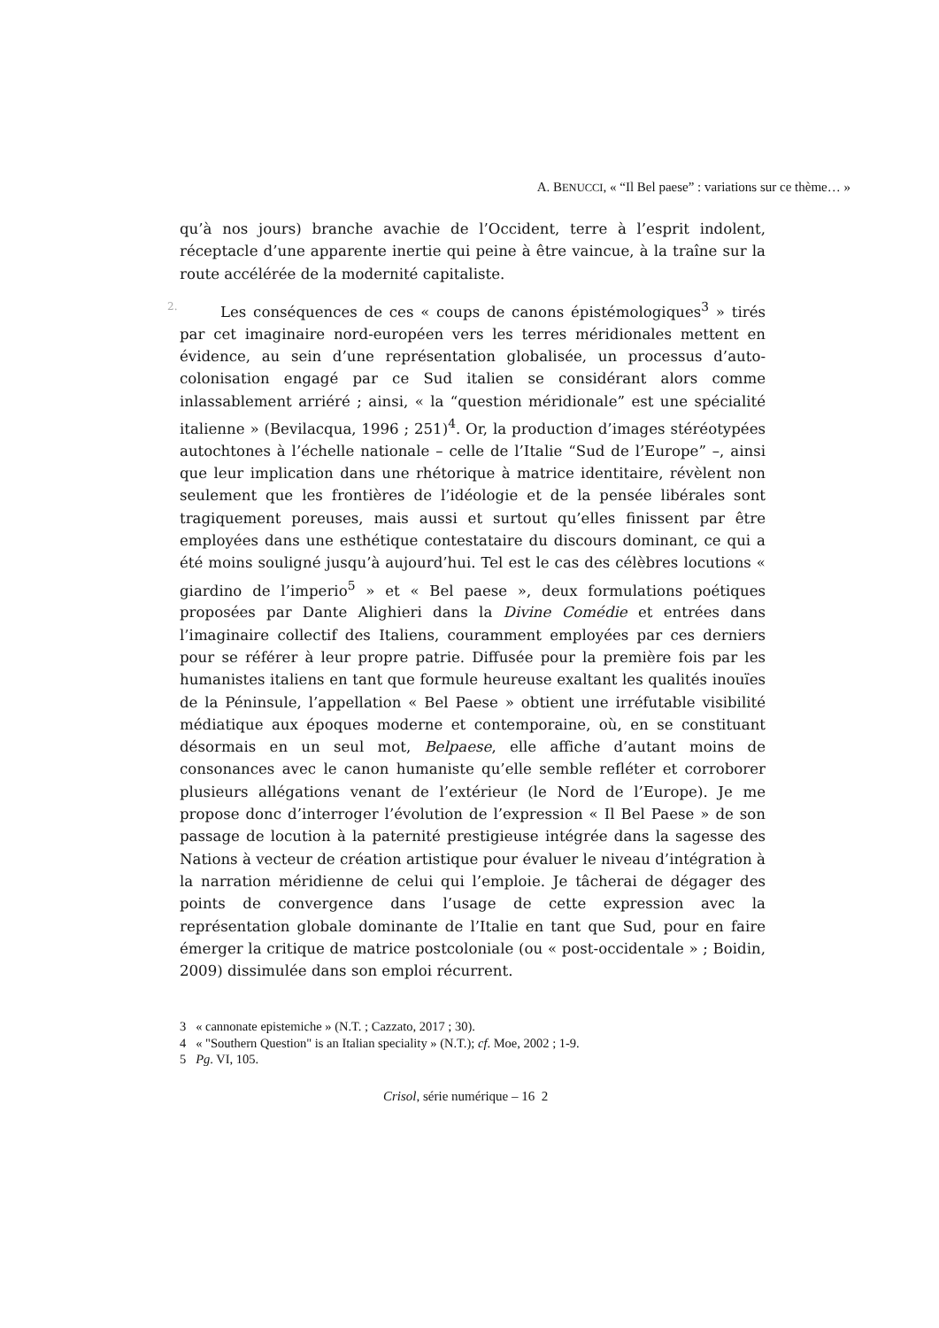A. BENUCCI, « “Il Bel paese” : variations sur ce thème… »
qu’à nos jours) branche avachie de l’Occident, terre à l’esprit indolent, réceptacle d’une apparente inertie qui peine à être vaincue, à la traîne sur la route accélérée de la modernité capitaliste.
2. Les conséquences de ces « coups de canons épistémologiques<sup>3</sup> » tirés par cet imaginaire nord-européen vers les terres méridionales mettent en évidence, au sein d’une représentation globalisée, un processus d’auto-colonisation engagé par ce Sud italien se considérant alors comme inlassablement arriéré ; ainsi, « la “question méridionale” est une spécialité italienne » (Bevilacqua, 1996 ; 251)<sup>4</sup>. Or, la production d’images stéréotypées autochtones à l’échelle nationale – celle de l’Italie “Sud de l’Europe” –, ainsi que leur implication dans une rhétorique à matrice identitaire, révèlent non seulement que les frontières de l’idéologie et de la pensée libérales sont tragiquement poreuses, mais aussi et surtout qu’elles finissent par être employées dans une esthétique contestataire du discours dominant, ce qui a été moins souligné jusqu’à aujourd’hui. Tel est le cas des célèbres locutions « giardino de l’imperio<sup>5</sup> » et « Bel paese », deux formulations poétiques proposées par Dante Alighieri dans la Divine Comédie et entrées dans l’imaginaire collectif des Italiens, couramment employées par ces derniers pour se référer à leur propre patrie. Diffusée pour la première fois par les humanistes italiens en tant que formule heureuse exaltant les qualités inouïes de la Péninsule, l’appellation « Bel Paese » obtient une irréfutable visibilité médiatique aux époques moderne et contemporaine, où, en se constituant désormais en un seul mot, Belpaese, elle affiche d’autant moins de consonances avec le canon humaniste qu’elle semble refléter et corroborer plusieurs allégations venant de l’extérieur (le Nord de l’Europe). Je me propose donc d’interroger l’évolution de l’expression « Il Bel Paese » de son passage de locution à la paternité prestigieuse intégrée dans la sagesse des Nations à vecteur de création artistique pour évaluer le niveau d’intégration à la narration méridienne de celui qui l’emploie. Je tâcherai de dégager des points de convergence dans l’usage de cette expression avec la représentation globale dominante de l’Italie en tant que Sud, pour en faire émerger la critique de matrice postcoloniale (ou « post-occidentale » ; Boidin, 2009) dissimulée dans son emploi récurrent.
3 « cannonate epistemiche » (N.T. ; Cazzato, 2017 ; 30).
4 « "Southern Question" is an Italian speciality » (N.T.); cf. Moe, 2002 ; 1-9.
5 Pg. VI, 105.
Crisol, série numérique – 16 2